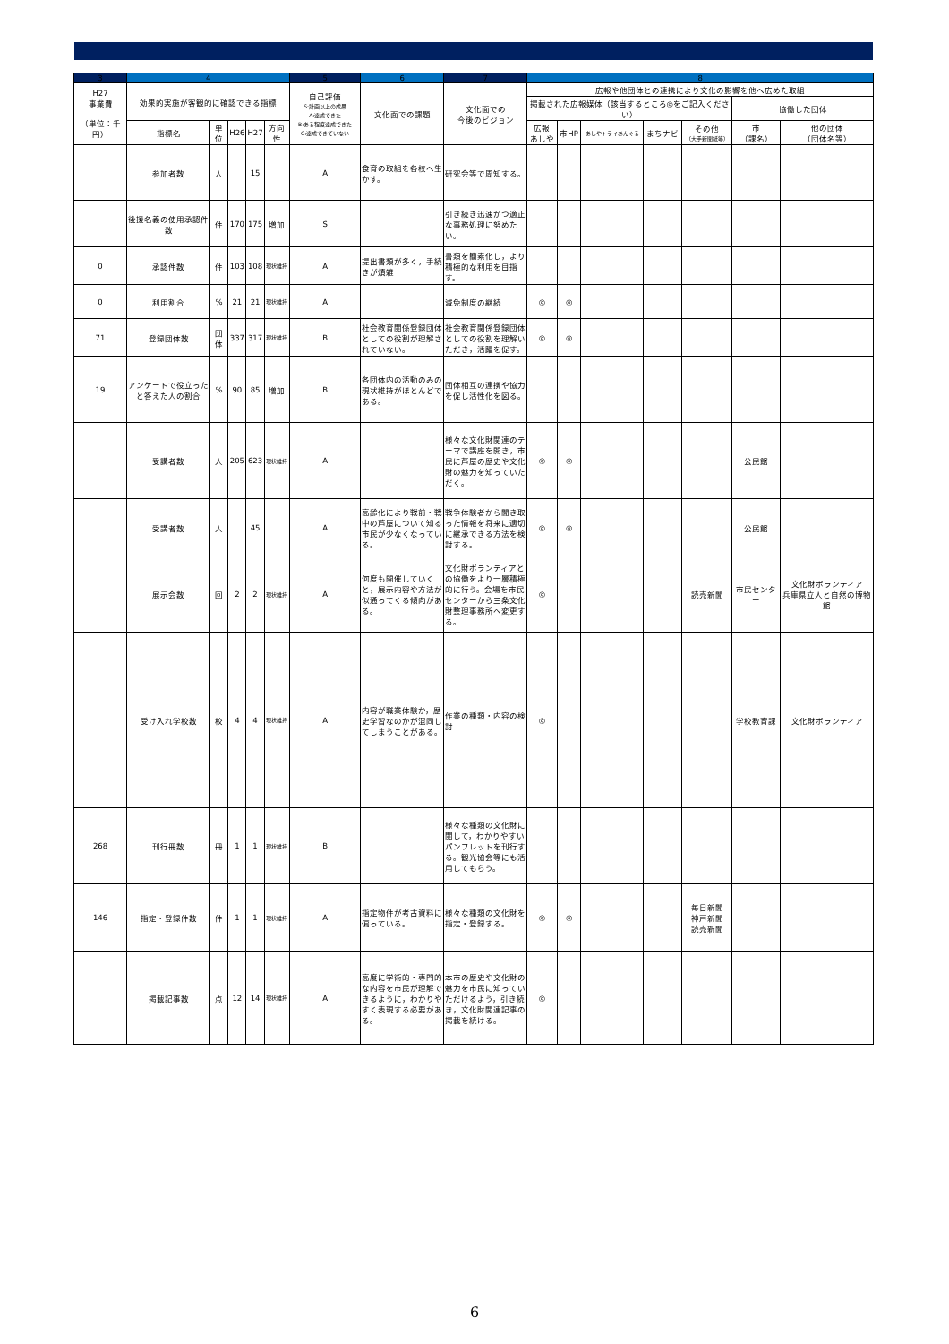| 3 | 4 | | | | | 5 | 6 | 7 | 8 | | | | | | |
| --- | --- | --- | --- | --- | --- | --- | --- | --- | --- | --- | --- | --- | --- | --- | --- |
| H27 事業費 （単位：千円） | 効果的実施が客観的に確認できる指標 | | | | | 自己評価 S:計画以上の成果 A:達成できた B:ある程度達成できた C:達成できていない | 文化面での課題 | 文化面での 今後のビジョン | 広報や他団体との連携により文化の影響を他へ広めた取組 | | | | | | |
| | | | | | | | | | 掲載された広報媒体（該当するところ◎をご記入ください） | | | | | 協働した団体 | |
| | 指標名 | 単位 | H26 | H27 | 方向性 | | | | 広報 あしや | 市HP | あしやトライあんぐる | まちナビ | その他 （大手新聞紙等） | 市 （課名） | 他の団体 （団体名等） |
| | 参加者数 | 人 | | 15 | | A | 食育の取組を各校へ生かす。 | 研究会等で周知する。 | | | | | | | |
| | 後援名義の使用承認件数 | 件 | 170 | 175 | 増加 | S | | 引き続き迅速かつ適正な事務処理に努めたい。 | | | | | | | |
| 0 | 承認件数 | 件 | 103 | 108 | 現状維持 | A | 提出書類が多く，手続きが煩雑 | 書類を簡素化し，より積極的な利用を目指す。 | | | | | | | |
| 0 | 利用割合 | % | 21 | 21 | 現状維持 | A | | 減免制度の継続 | ◎ | ◎ | | | | | |
| 71 | 登録団体数 | 団体 | 337 | 317 | 現状維持 | B | 社会教育関係登録団体としての役割が理解されていない。 | 社会教育関係登録団体としての役割を理解いただき，活躍を促す。 | ◎ | ◎ | | | | | |
| 19 | アンケートで役立ったと答えた人の割合 | % | 90 | 85 | 増加 | B | 各団体内の活動のみの現状維持がほとんどである。 | 団体相互の連携や協力を促し活性化を図る。 | | | | | | | |
| | 受講者数 | 人 | 205 | 623 | 現状維持 | A | | 様々な文化財関連のテーマで講座を開き，市民に芦屋の歴史や文化財の魅力を知っていただく。 | ◎ | ◎ | | | | 公民館 | |
| | 受講者数 | 人 | | 45 | | A | 高齢化により戦前・戦中の芦屋について知る市民が少なくなっている。 | 戦争体験者から聞き取った情報を将来に適切に継承できる方法を検討する。 | ◎ | ◎ | | | | 公民館 | |
| | 展示会数 | 回 | 2 | 2 | 現状維持 | A | 何度も開催していくと，展示内容や方法が似通ってくる傾向がある。 | 文化財ボランティアとの協働をより一層積極的に行う。会場を市民センターから三条文化財整理事務所へ変更する。 | ◎ | | | | 読売新聞 | 市民センター | 文化財ボランティア 兵庫県立人と自然の博物館 |
| | 受け入れ学校数 | 校 | 4 | 4 | 現状維持 | A | 内容が職業体験か，歴史学習なのかが混同してしまうことがある。 | 作業の種類・内容の検討 | ◎ | | | | | 学校教育課 | 文化財ボランティア |
| 268 | 刊行冊数 | 冊 | 1 | 1 | 現状維持 | B | | 様々な種類の文化財に関して，わかりやすいパンフレットを刊行する。観光協会等にも活用してもらう。 | | | | | | | |
| 146 | 指定・登録件数 | 件 | 1 | 1 | 現状維持 | A | 指定物件が考古資料に偏っている。 | 様々な種類の文化財を指定・登録する。 | ◎ | ◎ | | | 毎日新聞 神戸新聞 読売新聞 | | |
| | 掲載記事数 | 点 | 12 | 14 | 現状維持 | A | 高度に学術的・専門的な内容を市民が理解できるように，わかりやすく表現する必要がある。 | 本市の歴史や文化財の魅力を市民に知っていただけるよう，引き続き，文化財関連記事の掲載を続ける。 | ◎ | | | | | | |
6